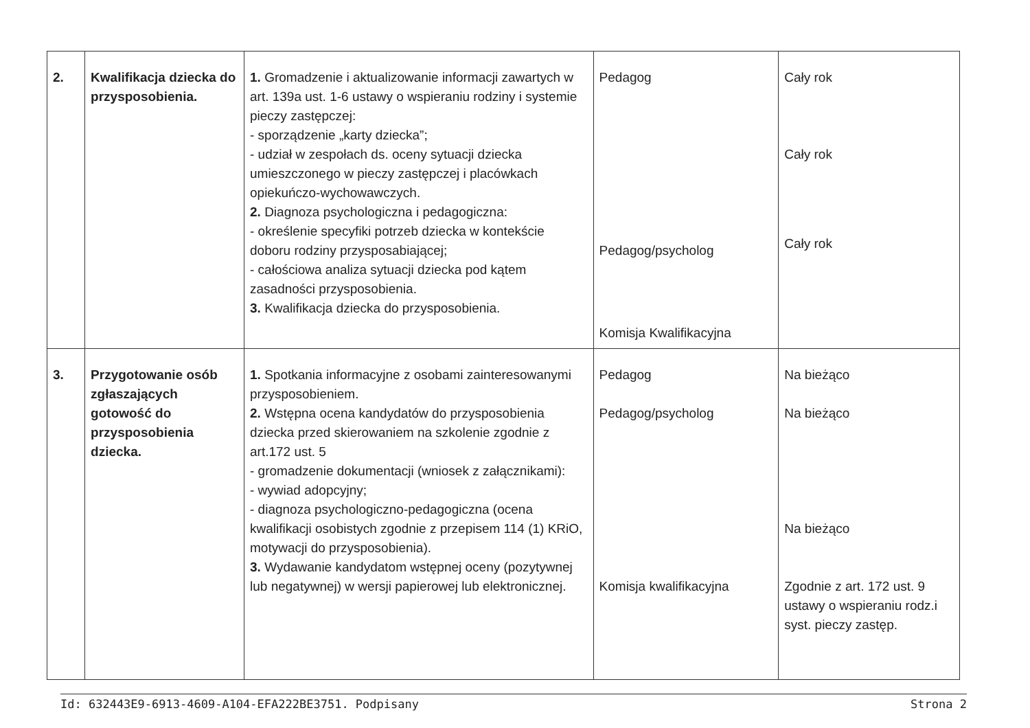| 2. | Kwalifikacja dziecka do przysposobienia. | 1. Gromadzenie i aktualizowanie informacji zawartych w art. 139a ust. 1-6 ustawy o wspieraniu rodziny i systemie pieczy zastępczej: - sporządzenie „karty dziecka”; - udział w zespołach ds. oceny sytuacji dziecka umieszczonego w pieczy zastępczej i placówkach opiekuńczo-wychowawczych. 2. Diagnoza psychologiczna i pedagogiczna: - określenie specyfiki potrzeb dziecka w kontekście doboru rodziny przysposabiającej; - całościowa analiza sytuacji dziecka pod kątem zasadności przysposobienia. 3. Kwalifikacja dziecka do przysposobienia. | Pedagog Pedagog/psycholog Komisja Kwalifikacyjna | Cały rok Cały rok Cały rok |
| 3. | Przygotowanie osób zgłaszających gotowość do przysposobienia dziecka. | 1. Spotkania informacyjne z osobami zainteresowanymi przysposobieniem. 2. Wstępna ocena kandydatów do przysposobienia dziecka przed skierowaniem na szkolenie zgodnie z art.172 ust. 5 - gromadzenie dokumentacji (wniosek z załącznikami): - wywiad adopcyjny; - diagnoza psychologiczno-pedagogiczna (ocena kwalifikacji osobistych zgodnie z przepisem 114 (1) KRiO, motywacji do przysposobienia). 3. Wydawanie kandydatom wstępnej oceny (pozytywnej lub negatywnej) w wersji papierowej lub elektronicznej. | Pedagog Pedagog/psycholog Komisja kwalifikacyjna | Na bieżąco Na bieżąco Na bieżąco Zgodnie z art. 172 ust. 9 ustawy o wspieraniu rodz.i syst. pieczy zastęp. |
Id: 632443E9-6913-4609-A104-EFA222BE3751. Podpisany Strona 2